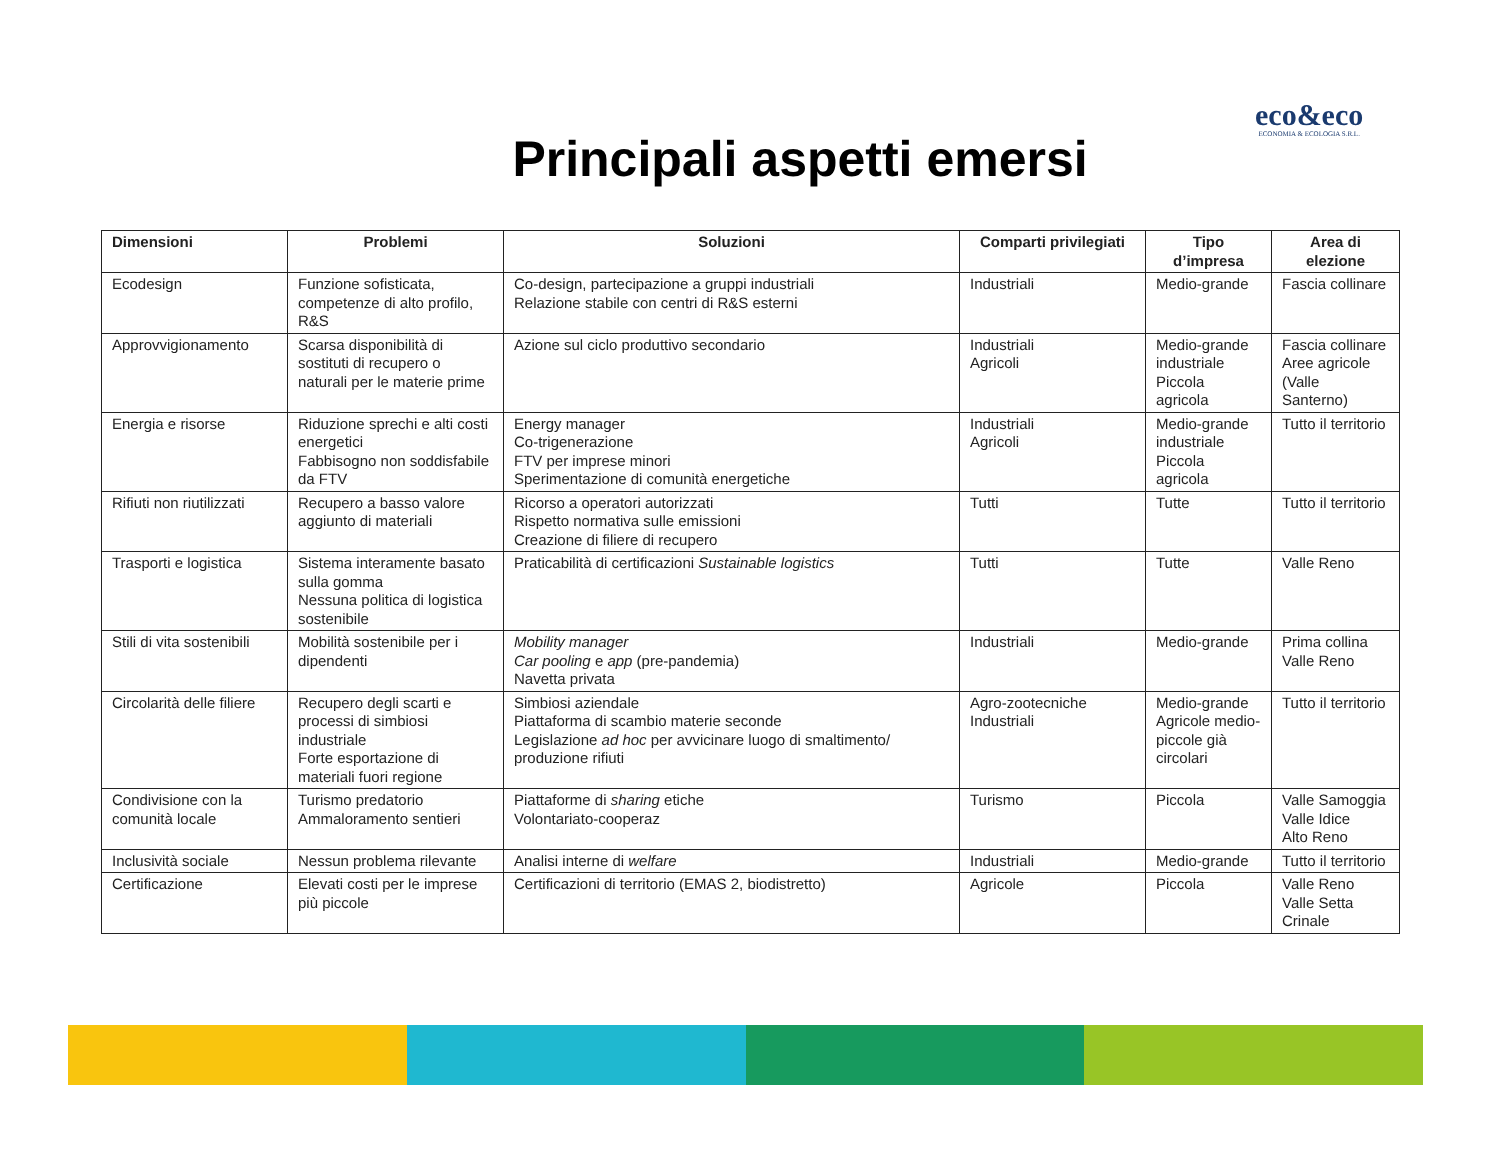eco&eco
ECONOMIA & ECOLOGIA S.R.L.
Principali aspetti emersi
| Dimensioni | Problemi | Soluzioni | Comparti privilegiati | Tipo d’impresa | Area di elezione |
| --- | --- | --- | --- | --- | --- |
| Ecodesign | Funzione sofisticata, competenze di alto profilo, R&S | Co-design, partecipazione a gruppi industriali Relazione stabile con centri di R&S esterni | Industriali | Medio-grande | Fascia collinare |
| Approvvigionamento | Scarsa disponibilità di sostituti di recupero o naturali per le materie prime | Azione sul ciclo produttivo secondario | Industriali Agricoli | Medio-grande industriale Piccola agricola | Fascia collinare Aree agricole (Valle Santerno) |
| Energia e risorse | Riduzione sprechi e alti costi energetici Fabbisogno non soddisfabile da FTV | Energy manager Co-trigenerazione FTV per imprese minori Sperimentazione di comunità energetiche | Industriali Agricoli | Medio-grande industriale Piccola agricola | Tutto il territorio |
| Rifiuti non riutilizzati | Recupero a basso valore aggiunto di materiali | Ricorso a operatori autorizzati Rispetto normativa sulle emissioni Creazione di filiere di recupero | Tutti | Tutte | Tutto il territorio |
| Trasporti e logistica | Sistema interamente basato sulla gomma Nessuna politica di logistica sostenibile | Praticabilità di certificazioni Sustainable logistics | Tutti | Tutte | Valle Reno |
| Stili di vita sostenibili | Mobilità sostenibile per i dipendenti | Mobility manager Car pooling e app (pre-pandemia) Navetta privata | Industriali | Medio-grande | Prima collina Valle Reno |
| Circolarità delle filiere | Recupero degli scarti e processi di simbiosi industriale Forte esportazione di materiali fuori regione | Simbiosi aziendale Piattaforma di scambio materie seconde Legislazione ad hoc per avvicinare luogo di smaltimento/ produzione rifiuti | Agro-zootecniche Industriali | Medio-grande Agricole medio-piccole già circolari | Tutto il territorio |
| Condivisione con la comunità locale | Turismo predatorio Ammaloramento sentieri | Piattaforme di sharing etiche Volontariato-cooperaz | Turismo | Piccola | Valle Samoggia Valle Idice Alto Reno |
| Inclusività sociale | Nessun problema rilevante | Analisi interne di welfare | Industriali | Medio-grande | Tutto il territorio |
| Certificazione | Elevati costi per le imprese più piccole | Certificazioni di territorio (EMAS 2, biodistretto) | Agricole | Piccola | Valle Reno Valle Setta Crinale |